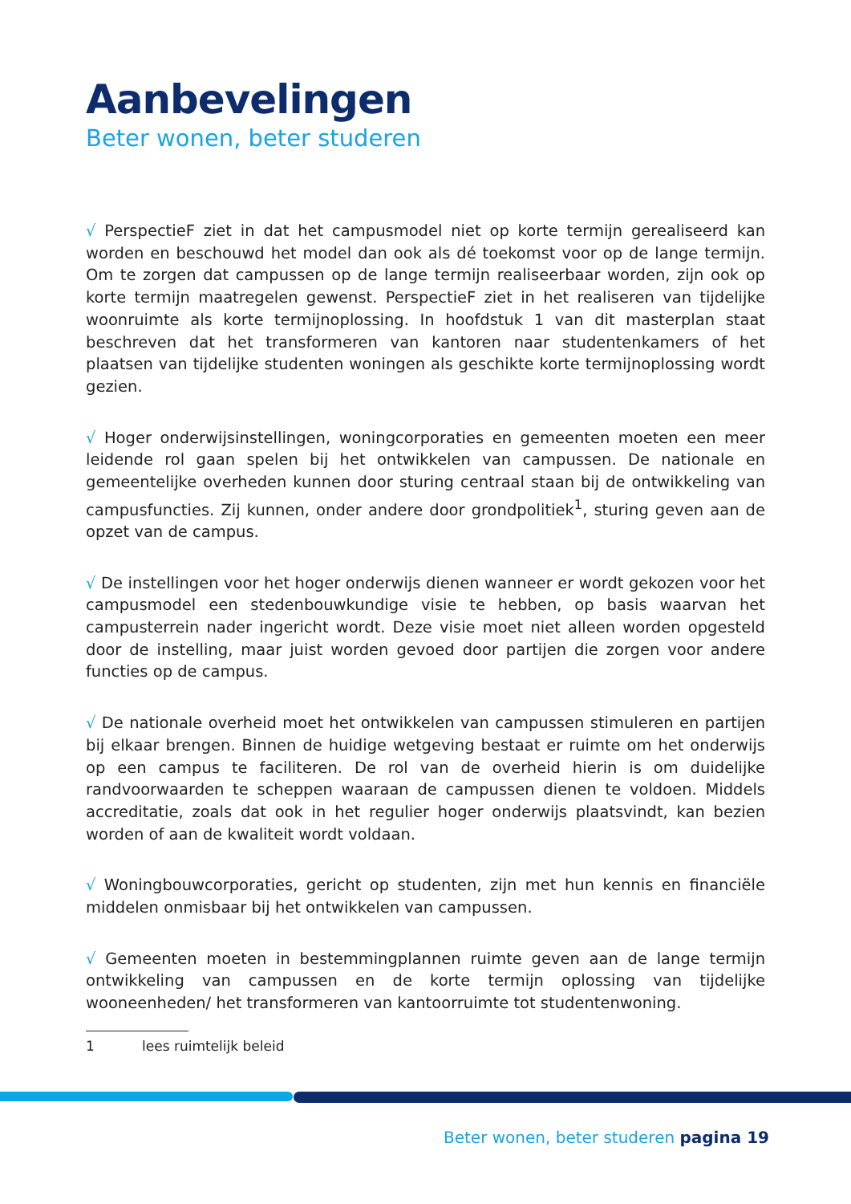Aanbevelingen
Beter wonen, beter studeren
√ PerspectieF ziet in dat het campusmodel niet op korte termijn gerealiseerd kan worden en beschouwd het model dan ook als dé toekomst voor op de lange termijn. Om te zorgen dat campussen op de lange termijn realiseerbaar worden, zijn ook op korte termijn maatregelen gewenst. PerspectieF ziet in het realiseren van tijdelijke woonruimte als korte termijnoplossing. In hoofdstuk 1 van dit masterplan staat beschreven dat het transformeren van kantoren naar studentenkamers of het plaatsen van tijdelijke studenten woningen als geschikte korte termijnoplossing wordt gezien.
√ Hoger onderwijsinstellingen, woningcorporaties en gemeenten moeten een meer leidende rol gaan spelen bij het ontwikkelen van campussen. De nationale en gemeentelijke overheden kunnen door sturing centraal staan bij de ontwikkeling van campusfuncties. Zij kunnen, onder andere door grondpolitiek<sup>1</sup>, sturing geven aan de opzet van de campus.
√ De instellingen voor het hoger onderwijs dienen wanneer er wordt gekozen voor het campusmodel een stedenbouwkundige visie te hebben, op basis waarvan het campusterrein nader ingericht wordt. Deze visie moet niet alleen worden opgesteld door de instelling, maar juist worden gevoed door partijen die zorgen voor andere functies op de campus.
√ De nationale overheid moet het ontwikkelen van campussen stimuleren en partijen bij elkaar brengen. Binnen de huidige wetgeving bestaat er ruimte om het onderwijs op een campus te faciliteren. De rol van de overheid hierin is om duidelijke randvoorwaarden te scheppen waaraan de campussen dienen te voldoen. Middels accreditatie, zoals dat ook in het regulier hoger onderwijs plaatsvindt, kan bezien worden of aan de kwaliteit wordt voldaan.
√ Woningbouwcorporaties, gericht op studenten, zijn met hun kennis en financiële middelen onmisbaar bij het ontwikkelen van campussen.
√ Gemeenten moeten in bestemmingplannen ruimte geven aan de lange termijn ontwikkeling van campussen en de korte termijn oplossing van tijdelijke wooneenheden/ het transformeren van kantoorruimte tot studentenwoning.
1 lees ruimtelijk beleid
Beter wonen, beter studeren pagina 19